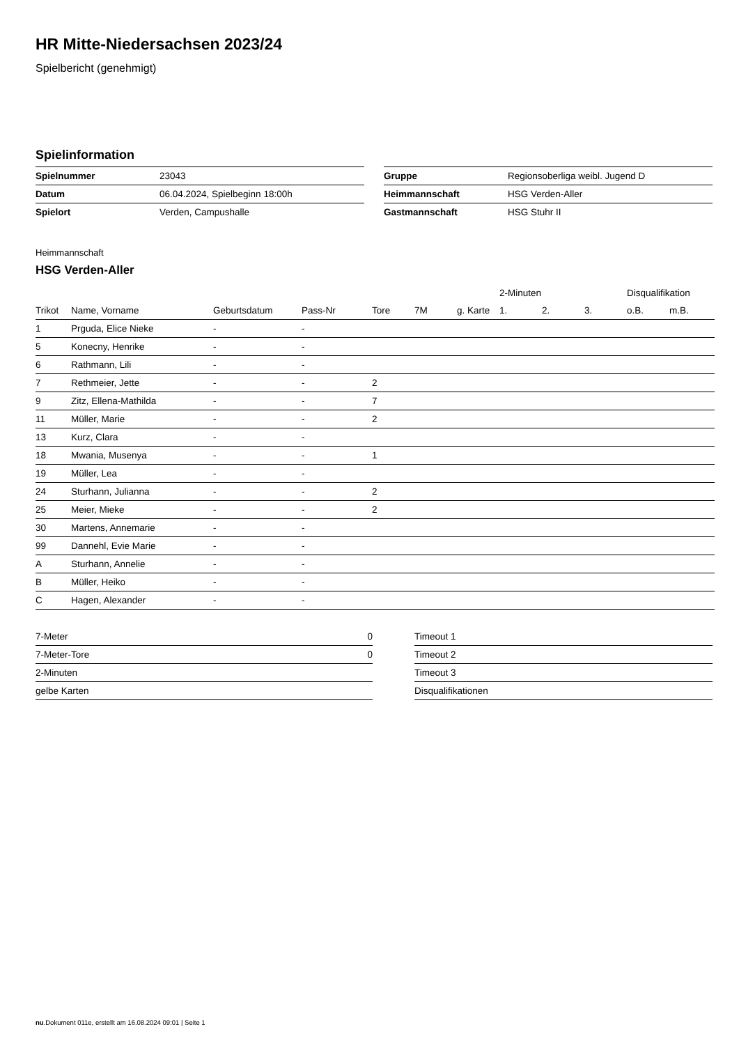HR Mitte-Niedersachsen 2023/24
Spielbericht (genehmigt)
Spielinformation
| Spielnummer | 23043 |
| Datum | 06.04.2024, Spielbeginn 18:00h |
| Spielort | Verden, Campushalle |
| Gruppe | Regionsoberliga weibl. Jugend D |
| Heimmannschaft | HSG Verden-Aller |
| Gastmannschaft | HSG Stuhr II |
Heimmannschaft
HSG Verden-Aller
| | | | | | | | 2-Minuten | | | Disqualifikation | |
| --- | --- | --- | --- | --- | --- | --- | --- | --- | --- | --- | --- |
| Trikot | Name, Vorname | Geburtsdatum | Pass-Nr | Tore | 7M | g. Karte | 1. | 2. | 3. | o.B. | m.B. |
| 1 | Prguda, Elice Nieke | - | - | | | | | | | | |
| 5 | Konecny, Henrike | - | - | | | | | | | | |
| 6 | Rathmann, Lili | - | - | | | | | | | | |
| 7 | Rethmeier, Jette | - | - | 2 | | | | | | | |
| 9 | Zitz, Ellena-Mathilda | - | - | 7 | | | | | | | |
| 11 | Müller, Marie | - | - | 2 | | | | | | | |
| 13 | Kurz, Clara | - | - | | | | | | | | |
| 18 | Mwania, Musenya | - | - | 1 | | | | | | | |
| 19 | Müller, Lea | - | - | | | | | | | | |
| 24 | Sturhann, Julianna | - | - | 2 | | | | | | | |
| 25 | Meier, Mieke | - | - | 2 | | | | | | | |
| 30 | Martens, Annemarie | - | - | | | | | | | | |
| 99 | Dannehl, Evie Marie | - | - | | | | | | | | |
| A | Sturhann, Annelie | - | - | | | | | | | | |
| B | Müller, Heiko | - | - | | | | | | | | |
| C | Hagen, Alexander | - | - | | | | | | | | |
| 7-Meter | 0 |
| 7-Meter-Tore | 0 |
| 2-Minuten | |
| gelbe Karten | |
| Timeout 1 |
| Timeout 2 |
| Timeout 3 |
| Disqualifikationen |
nu.Dokument 011e, erstellt am 16.08.2024 09:01 | Seite 1